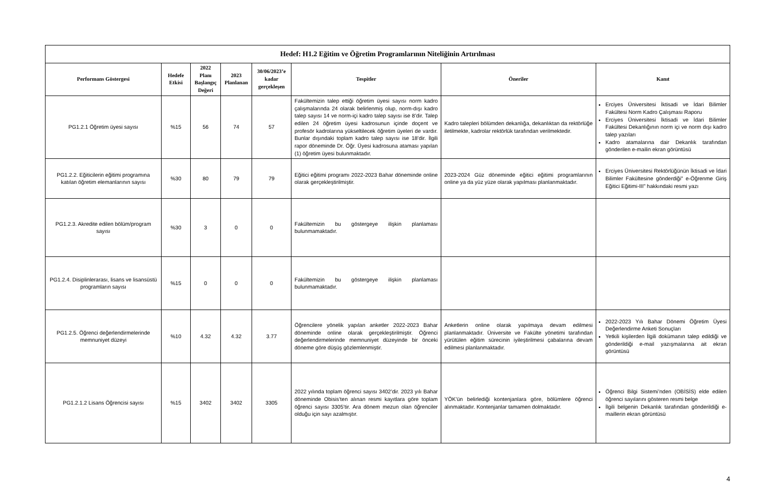| Hedef: H1.2 Eğitim ve Öğretim Programlarının Niteliğinin Artırılması | | | | | | | |
| --- | --- | --- | --- | --- | --- | --- | --- |
| Performans Göstergesi | Hedefe Etkisi | 2022 Planı Başlangıç Değeri | 2023 Planlanan | 30/06/2023’e kadar gerçekleşen | Tespitler | Öneriler | Kanıt |
| PG1.2.1 Öğretim üyesi sayısı | %15 | 56 | 74 | 57 | Fakültemizin talep ettiği öğretim üyesi sayısı norm kadro çalışmalarında 24 olarak belirlenmiş olup, norm-dışı kadro talep sayısı 14 ve norm-içi kadro talep sayısı ise 8’dir. Talep edilen 24 öğretim üyesi kadrosunun içinde doçent ve profesör kadrolarına yükseltilecek öğretim üyeleri de vardır. Bunlar dışındaki toplam kadro talep sayısı ise 18’dir. İlgili rapor döneminde Dr. Öğr. Üyesi kadrosuna ataması yapılan (1) öğretim üyesi bulunmaktadır. | Kadro talepleri bölümden dekanlığa, dekanlıktan da rektörlüğe iletilmekte, kadrolar rektörlük tarafından verilmektedir. | Erciyes Üniversitesi İktisadi ve İdari Bilimler Fakültesi Norm Kadro Çalışması Raporu Erciyes Üniversitesi İktisadi ve İdari Bilimler Fakültesi Dekanlığının norm içi ve norm dışı kadro talep yazıları Kadro atamalarına dair Dekanlık tarafından gönderilen e-mailin ekran görüntüsü |
| PG1.2.2. Eğiticilerin eğitimi programına katılan öğretim elemanlarının sayısı | %30 | 80 | 79 | 79 | Eğitici eğitimi programı 2022-2023 Bahar döneminde online olarak gerçekleştirilmiştir. | 2023-2024 Güz döneminde eğitici eğitimi programlarının online ya da yüz yüze olarak yapılması planlanmaktadır. | Erciyes Üniversitesi Rektörlüğünün İktisadi ve İdari Bilimler Fakültesine gönderdiği” e-Öğrenme Giriş Eğitici Eğitimi-III” hakkındaki resmi yazı |
| PG1.2.3. Akredite edilen bölüm/program sayısı | %30 | 3 | 0 | 0 | Fakültemizin bu göstergeye ilişkin planlaması bulunmamaktadır. | | |
| PG1.2.4. Disiplinlerarası, lisans ve lisansüstü programların sayısı | %15 | 0 | 0 | 0 | Fakültemizin bu göstergeye ilişkin planlaması bulunmamaktadır. | | |
| PG1.2.5. Öğrenci değerlendirmelerinde memnuniyet düzeyi | %10 | 4.32 | 4.32 | 3.77 | Öğrencilere yönelik yapılan anketler 2022-2023 Bahar döneminde online olarak gerçekleştirilmiştir. Öğrenci değerlendirmelerinde memnuniyet düzeyinde bir önceki döneme göre düşüş gözlemlenmiştir. | Anketlerin online olarak yapılmaya devam edilmesi planlanmaktadır. Üniversite ve Fakülte yönetimi tarafından yürütülen eğitim sürecinin iyileştirilmesi çabalarına devam edilmesi planlanmaktadır. | 2022-2023 Yılı Bahar Dönemi Öğretim Üyesi Değerlendirme Anketi Sonuçları Yetkili kişilerden İlgili dokümanın talep edildiği ve gönderildiği e-mail yazışmalarına ait ekran görüntüsü |
| PG1.2.1.2 Lisans Öğrencisi sayısı | %15 | 3402 | 3402 | 3305 | 2022 yılında toplam öğrenci sayısı 3402’dir. 2023 yılı Bahar döneminde Obisis’ten alınan resmi kayıtlara göre toplam öğrenci sayısı 3305’tir. Ara dönem mezun olan öğrenciler olduğu için sayı azalmıştır. | YÖK’ün belirlediği kontenjanlara göre, bölümlere öğrenci alınmaktadır. Kontenjanlar tamamen dolmaktadır. | Öğrenci Bilgi Sistemi’nden (OBİSİS) elde edilen öğrenci sayılarını gösteren resmi belge İlgili belgenin Dekanlık tarafından gönderildiği e-maillerin ekran görüntüsü |
4